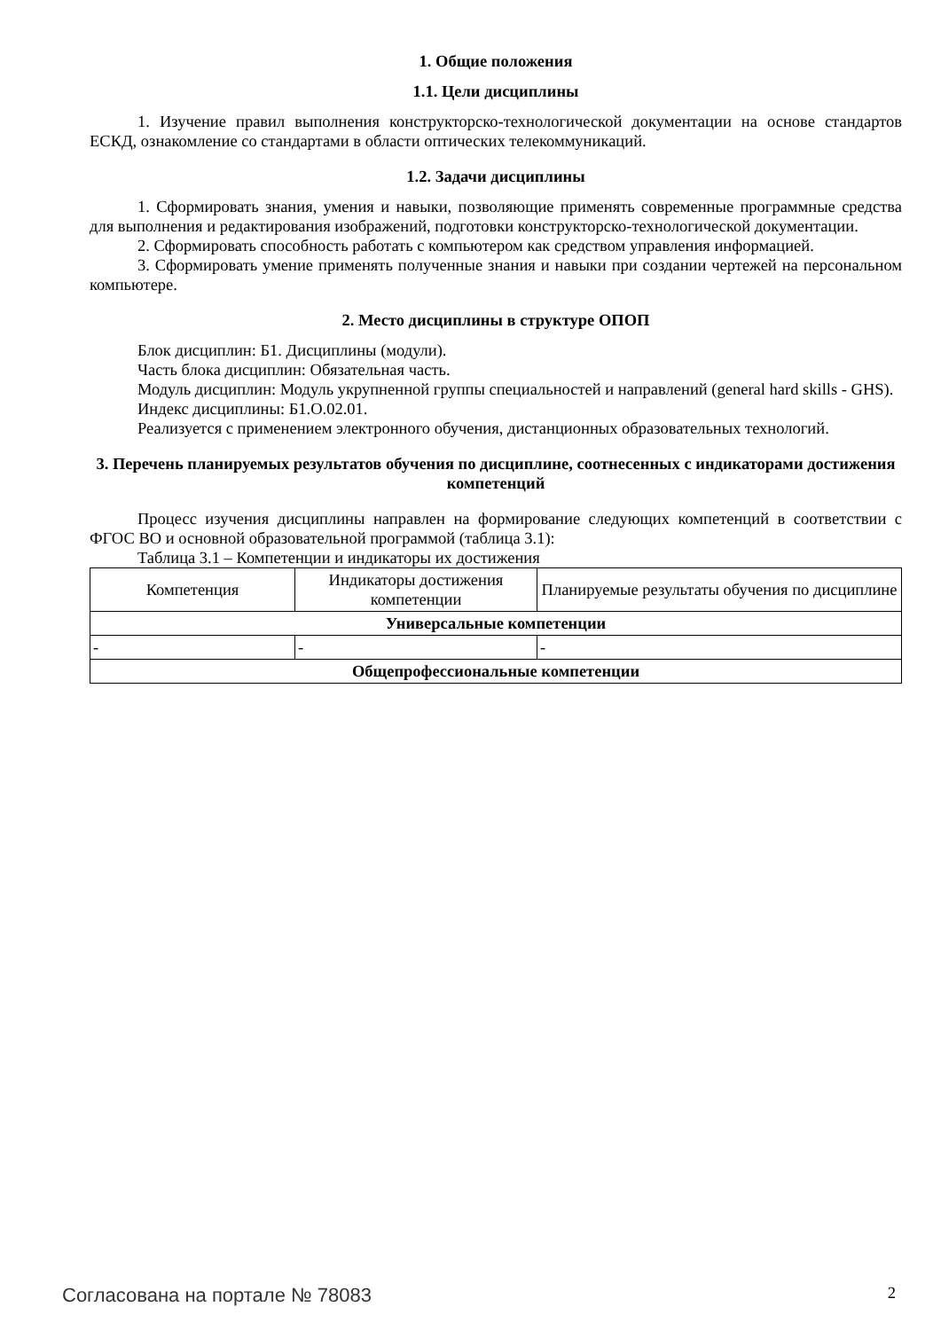1. Общие положения
1.1. Цели дисциплины
1. Изучение правил выполнения конструкторско-технологической документации на основе стандартов ЕСКД, ознакомление со стандартами в области оптических телекоммуникаций.
1.2. Задачи дисциплины
1. Сформировать знания, умения и навыки, позволяющие применять современные программные средства для выполнения и редактирования изображений, подготовки конструкторско-технологической документации.
2. Сформировать способность работать с компьютером как средством управления информацией.
3. Сформировать умение применять полученные знания и навыки при создании чертежей на персональном компьютере.
2. Место дисциплины в структуре ОПОП
Блок дисциплин: Б1. Дисциплины (модули).
Часть блока дисциплин: Обязательная часть.
Модуль дисциплин: Модуль укрупненной группы специальностей и направлений (general hard skills - GHS).
Индекс дисциплины: Б1.О.02.01.
Реализуется с применением электронного обучения, дистанционных образовательных технологий.
3. Перечень планируемых результатов обучения по дисциплине, соотнесенных с индикаторами достижения компетенций
Процесс изучения дисциплины направлен на формирование следующих компетенций в соответствии с ФГОС ВО и основной образовательной программой (таблица 3.1):
Таблица 3.1 – Компетенции и индикаторы их достижения
| Компетенция | Индикаторы достижения компетенции | Планируемые результаты обучения по дисциплине |
| --- | --- | --- |
| Универсальные компетенции | | |
| - | - | - |
| Общепрофессиональные компетенции | | |
Согласована на портале № 78083 2